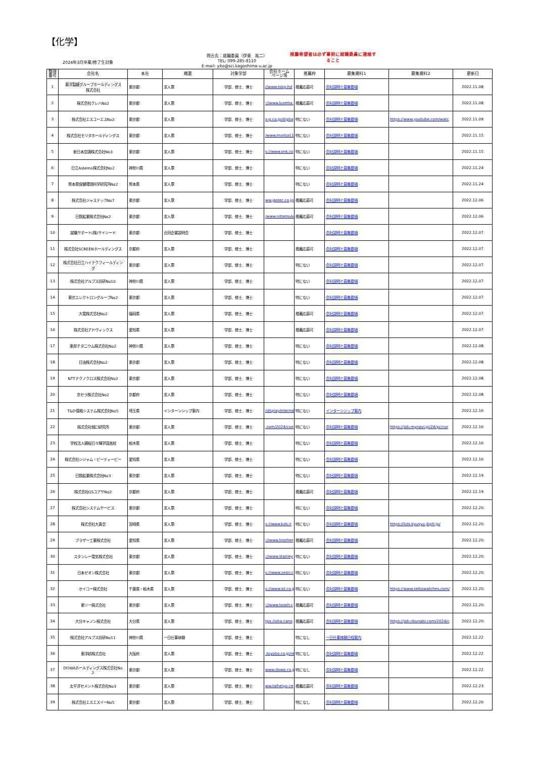【化学】
2024年3月卒業/修了生対象
問合先：就職委員（伊東　祐二）
TEL: 099-285-8110
E-mail: yito@sci.kagoshima-u.ac.jp
推薦希望者は必ず事前に就職委員に連絡す
ること
| 整理 番号 | 会社名 | 本社 | 概要 | 対象学部 | 会社ホーム ページ等 | 推薦枠 | 募集資料1 | 募集資料2 | 更新日 |
| --- | --- | --- | --- | --- | --- | --- | --- | --- | --- |
| 1 | 東洋製罐グループホールディングス 株式会社 | 東京都 | 求人票 | 学部、修士、博士 | //www.tskg-hd | 推薦応募可 | 会社説明と募集要項 | | 2022.11.08 |
| 2 | 株式会社クレハNo2 | 東京都 | 求人票 | 学部、修士、博士 | ://www.kureha. | 推薦応募可 | 会社説明と募集要項 | | 2022.11.08 |
| 3 | 株式会社エスユーエスNo2 | 東京都 | 求人票 | 学部、修士、博士 | s-g.co.jp/digita | 特にない | 会社説明と募集要項 | https://www.youtube.com/watc | 2022.11.09 |
| 4 | 株式会社モリタホールディングス | 東京都 | 求人票 | 学部、修士、博士 | /www.morita11 | 特にない | 会社説明と募集要項 | | 2022.11.15 |
| 5 | 新日本空調株式会社No3 | 東京都 | 求人票 | 学部、修士、博士 | s://www.snk.co | 特にない | 会社説明と募集要項 | | 2022.11.15 |
| 6 | 日立Astemo株式会社No2 | 神奈川県 | 求人票 | 学部、修士、博士 | | 特にない | 会社説明と募集要項 | | 2022.11.24 |
| 7 | 熊本県保健環境科学研究所No2 | 熊本県 | 求人票 | 学部、修士、博士 | | 特にない | 会社説明と募集要項 | | 2022.11.24 |
| 8 | 株式会社ジャステックNo7 | 東京都 | 求人票 | 学部、修士、博士 | ww.jastec.co.jp | 推薦応募可 | 会社説明と募集要項 | | 2022.12.06 |
| 9 | 日鉄鉱業株式会社No2 | 東京都 | 求人票 | 学部、修士、博士 | /www.nittetsuko | 推薦応募可 | 会社説明と募集要項 | | 2022.12.06 |
| 10 | 就職サポート(株)サイシード | 東京都 | 合同企業説明会 | 学部、修士、博士 | | | 会社説明と募集要項 | | 2022.12.07 |
| 11 | 株式会社SCREENホールディングス | 京都府 | 求人票 | 学部、修士、博士 | | 推薦応募可 | 会社説明と募集要項 | | 2022.12.07 |
| 12 | 株式会社日立ハイテクフィールディン グ | 東京都 | 求人票 | 学部、修士、博士 | | 特にない | 会社説明と募集要項 | | 2022.12.07 |
| 13 | 株式会社アルプス技研No10 | 神奈川県 | 求人票 | 学部、修士、博士 | | 特にない | 会社説明と募集要項 | | 2022.12.07 |
| 14 | 東京エレクトロングループNo2 | 東京都 | 求人票 | 学部、修士、博士 | | 特にない | 会社説明と募集要項 | | 2022.12.07 |
| 15 | 大電株式会社No2 | 福岡県 | 求人票 | 学部、修士、博士 | | 推薦応募可 | 会社説明と募集要項 | | 2022.12.07 |
| 16 | 株式会社アドヴィックス | 愛知県 | 求人票 | 学部、修士、博士 | | 推薦応募可 | 会社説明と募集要項 | | 2022.12.07 |
| 17 | 東邦チタニウム株式会社No2 | 神奈川県 | 求人票 | 学部、修士、博士 | | 特にない | 会社説明と募集要項 | | 2022.12.08 |
| 18 | 日油株式会社No2 | 東京都 | 求人票 | 学部、修士、博士 | | 特にない | 会社説明と募集要項 | | 2022.12.08 |
| 19 | NTTテクノクロス株式会社No2 | 東京都 | 求人票 | 学部、修士、博士 | | 特にない | 会社説明と募集要項 | | 2022.12.08 |
| 20 | 京セラ株式会社No2 | 京都府 | 求人票 | 学部、修士、博士 | | 特にない | 会社説明と募集要項 | | 2022.12.08 |
| 21 | T&D情報システム株式会社No5 | 埼玉県 | インターンシップ案内 | 学部、修士、博士 | /displayInternsh | 特にない | インターンシップ案内 | | 2022.12.16 |
| 22 | 株式会社城口研究所 | 東京都 | 求人票 | 学部、修士、博士 | .com/2024/con | 特にない | 会社説明と募集要項 | https://job.mynavi.jp/24/pc/cor | 2022.12.16 |
| 23 | 学校法人開桜日々輝学園高校 | 栃木県 | 求人票 | 学部、修士、博士 | | 特にない | 会社説明と募集要項 | | 2022.12.16 |
| 24 | 株式会社シジャム・ビーティービー | 愛知県 | 求人票 | 学部、修士、博士 | | 特にない | 会社説明と募集要項 | | 2022.12.16 |
| 25 | 日鉄鉱業株式会社No3 | 東京都 | 求人票 | 学部、修士、博士 | | 特にない | 会社説明と募集要項 | | 2022.12.19 |
| 26 | 株式会社GSユアサNo2 | 京都府 | 求人票 | 学部、修士、博士 | | 推薦応募可 | 会社説明と募集要項 | | 2022.12.19 |
| 27 | 株式会社システムサービス | 東京都 | 求人票 | 学部、修士、博士 | | 特にない | 会社説明と募集要項 | | 2022.12.20 |
| 28 | 株式会社大真空 | 宮崎県 | 求人票 | 学部、修士、博士 | s://www.kds.ir | 特にない | 会社説明と募集要項 | https://kds-kyusyu.jbplt.jp/ | 2022.12.20 |
| 29 | ブラザー工業株式会社 | 愛知県 | 求人票 | 学部、修士、博士 | ://www.brother | 推薦応募可 | 会社説明と募集要項 | | 2022.12.20 |
| 30 | スタンレー電気株式会社 | 東京都 | 求人票 | 学部、修士、博士 | ://www.stanley | 特にない | 会社説明と募集要項 | | 2022.12.20 |
| 31 | 日本ゼオン株式会社 | 東京都 | 求人票 | 学部、修士、博士 | s://www.zeon.c | 特にない | 会社説明と募集要項 | | 2022.12.20 |
| 32 | セイコー株式会社 | 千葉県・栃木県 | 求人票 | 学部、修士、博士 | s://www.sii.co.jp | 特にない | 会社説明と募集要項 | https://www.seikowatches.com/ | 2022.12.20 |
| 33 | 東ソー株式会社 | 東京都 | 求人票 | 学部、修士、博士 | ://www.tosoh.c | 推薦応募可 | 会社説明と募集要項 | | 2022.12.20 |
| 34 | 大分キャノン株式会社 | 大分県 | 求人票 | 学部、修士、博士 | tps://oita.cano | 推薦応募可 | 会社説明と募集要項 | https://job.rikunabi.com/2024/c | 2022.12.20 |
| 35 | 株式会社アルプス技研No11 | 神奈川県 | 一日仕事体験 | 学部、修士、博士 | | 特になし | 一日仕事体験日程案内 | | 2022.12.22 |
| 36 | 東洋紡株式会社 | 大阪府 | 求人票 | 学部、修士、博士 | .toyobo.co.jp/re | 特になし | 会社説明と募集要項 | | 2022.12.22 |
| 37 | DOWAホールディングス株式会社No 2 | 東京都 | 求人票 | 学部、修士、博士 | www.dowa.co.jp | 特になし | 会社説明と募集要項 | | 2022.12.22 |
| 38 | 太平洋セメント株式会社No3 | 東京都 | 求人票 | 学部、修士、博士 | ww.taiheiyo-ce | 推薦応募可 | 会社説明と募集要項 | | 2022.12.23 |
| 39 | 株式会社エスエスイーNo5 | 東京都 | 求人票 | 学部、修士、博士 | | 特になし | 会社説明と募集要項 | | 2022.12.26 |